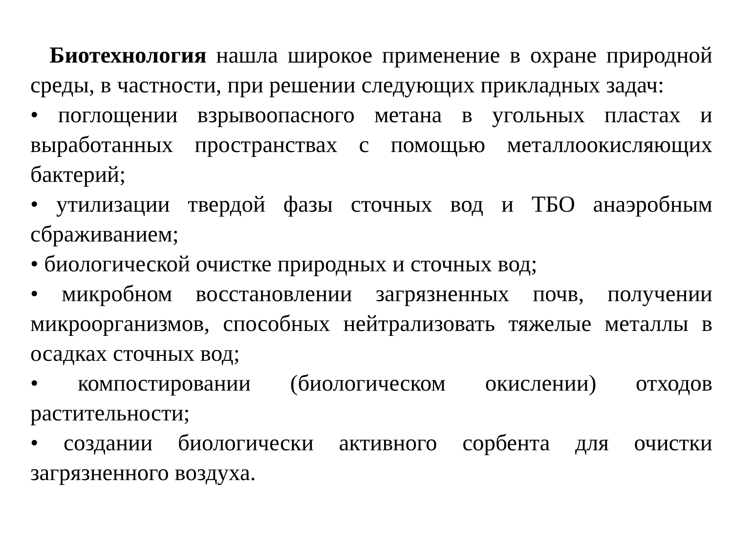Биотехнология нашла широкое применение в охране природной среды, в частности, при решении следующих прикладных задач:
• поглощении взрывоопасного метана в угольных пластах и выработанных пространствах с помощью металлоокисляющих бактерий;
• утилизации твердой фазы сточных вод и ТБО анаэробным сбраживанием;
• биологической очистке природных и сточных вод;
• микробном восстановлении загрязненных почв, получении микроорганизмов, способных нейтрализовать тяжелые металлы в осадках сточных вод;
• компостировании (биологическом окислении) отходов растительности;
• создании биологически активного сорбента для очистки загрязненного воздуха.